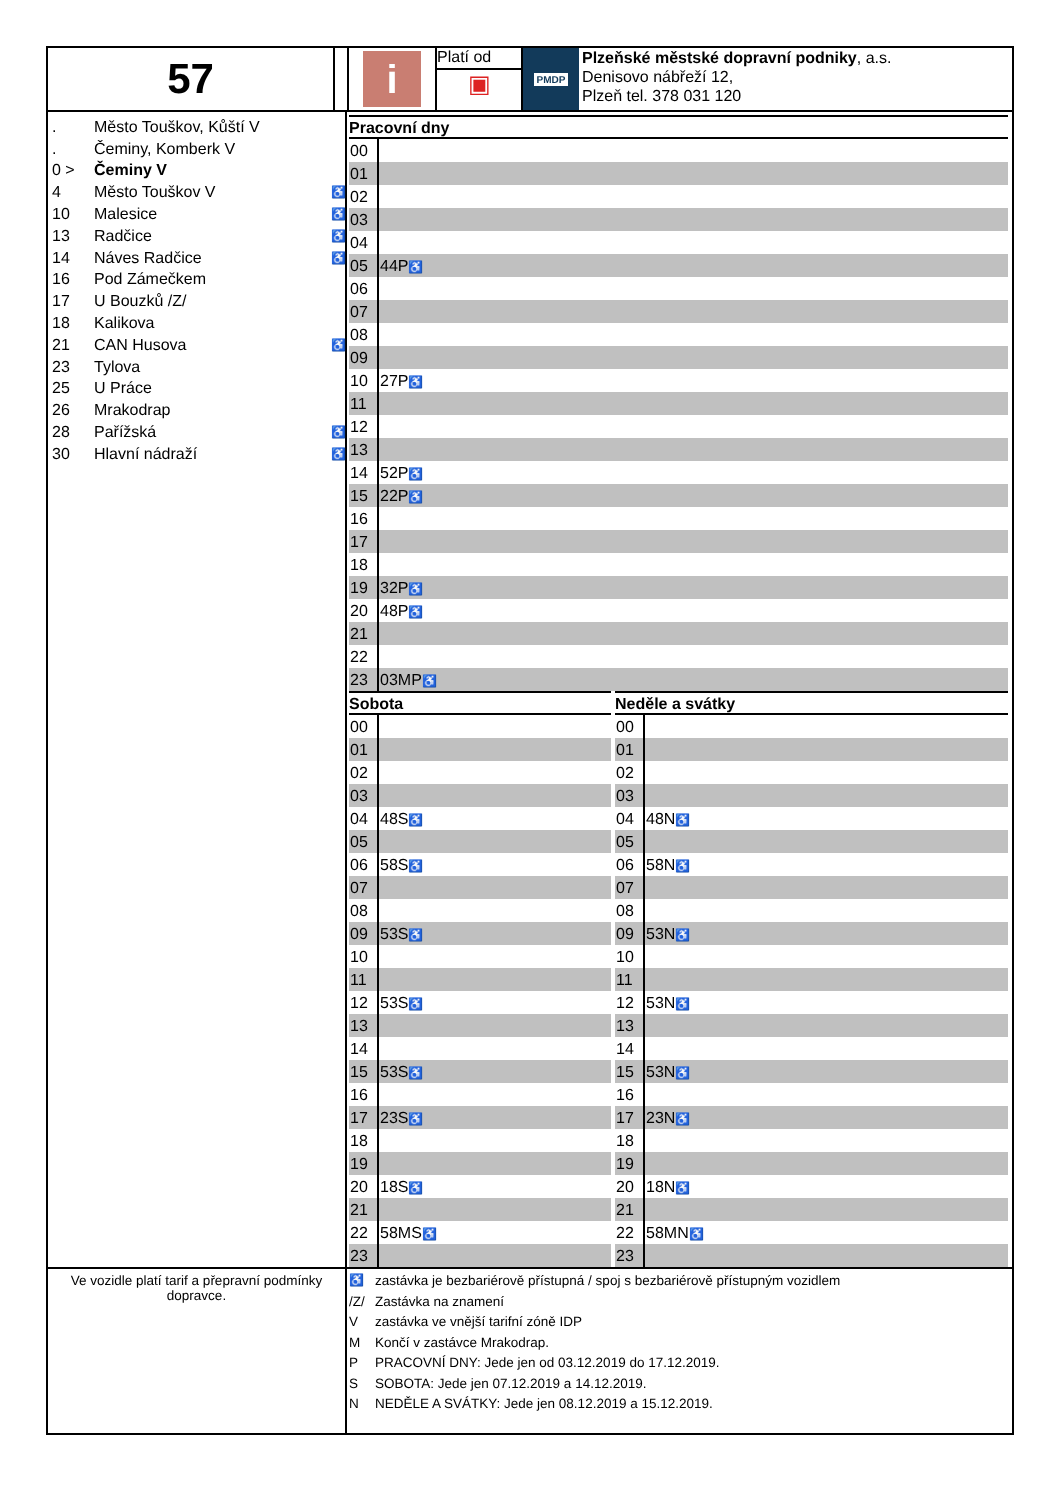57
i
Platí od
▣
PMDP
Plzeňské městské dopravní podniky, a.s.
Denisovo nábřeží 12,
Plzeň tel. 378 031 120
. Město Touškov, Kůští V
. Čeminy, Komberk V
0 > Čeminy V
4 Město Touškov V ♿
10 Malesice ♿
13 Radčice ♿
14 Náves Radčice ♿
16 Pod Zámečkem
17 U Bouzků /Z/
18 Kalikova
21 CAN Husova ♿
23 Tylova
25 U Práce
26 Mrakodrap
28 Pařížská ♿
30 Hlavní nádraží ♿
| Pracovní dny | |
| --- | --- |
| 00 | |
| 01 | |
| 02 | |
| 03 | |
| 04 | |
| 05 | 44P ♿ |
| 06 | |
| 07 | |
| 08 | |
| 09 | |
| 10 | 27P ♿ |
| 11 | |
| 12 | |
| 13 | |
| 14 | 52P ♿ |
| 15 | 22P ♿ |
| 16 | |
| 17 | |
| 18 | |
| 19 | 32P ♿ |
| 20 | 48P ♿ |
| 21 | |
| 22 | |
| 23 | 03MP ♿ |
| Sobota | |
| --- | --- |
| 00 | |
| 01 | |
| 02 | |
| 03 | |
| 04 | 48S ♿ |
| 05 | |
| 06 | 58S ♿ |
| 07 | |
| 08 | |
| 09 | 53S ♿ |
| 10 | |
| 11 | |
| 12 | 53S ♿ |
| 13 | |
| 14 | |
| 15 | 53S ♿ |
| 16 | |
| 17 | 23S ♿ |
| 18 | |
| 19 | |
| 20 | 18S ♿ |
| 21 | |
| 22 | 58MS ♿ |
| 23 | |
| Neděle a svátky | |
| --- | --- |
| 00 | |
| 01 | |
| 02 | |
| 03 | |
| 04 | 48N ♿ |
| 05 | |
| 06 | 58N ♿ |
| 07 | |
| 08 | |
| 09 | 53N ♿ |
| 10 | |
| 11 | |
| 12 | 53N ♿ |
| 13 | |
| 14 | |
| 15 | 53N ♿ |
| 16 | |
| 17 | 23N ♿ |
| 18 | |
| 19 | |
| 20 | 18N ♿ |
| 21 | |
| 22 | 58MN ♿ |
| 23 | |
Ve vozidle platí tarif a přepravní podmínky dopravce.
♿ zastávka je bezbariérově přístupná / spoj s bezbariérově přístupným vozidlem
/Z/ Zastávka na znamení
V zastávka ve vnější tarifní zóně IDP
M Končí v zastávce Mrakodrap.
P PRACOVNÍ DNY: Jede jen od 03.12.2019 do 17.12.2019.
S SOBOTA: Jede jen 07.12.2019 a 14.12.2019.
N NEDĚLE A SVÁTKY: Jede jen 08.12.2019 a 15.12.2019.